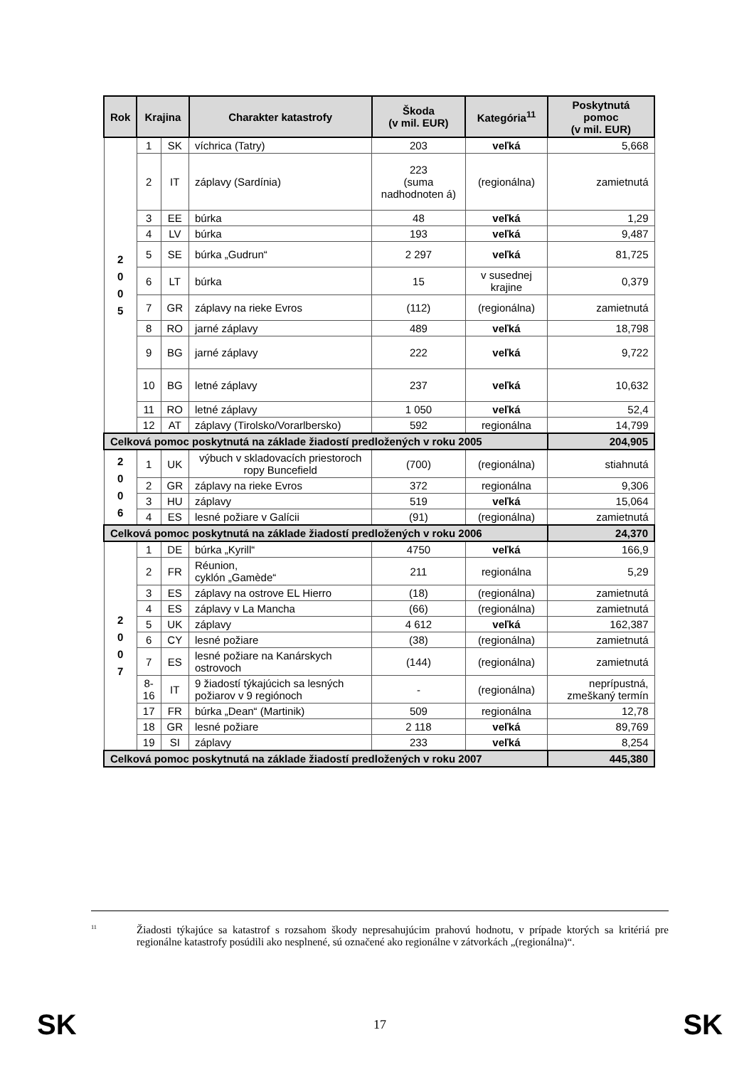| Rok | Krajina | | Charakter katastrofy | Škoda (v mil. EUR) | Kategória<sup>11</sup> | Poskytnutá pomoc (v mil. EUR) |
| --- | --- | --- | --- | --- | --- | --- |
| 2 0 0 5 | 1 | SK | víchrica (Tatry) | 203 | veľká | 5,668 |
| | 2 | IT | záplavy (Sardínia) | 223 (suma nadhodnoten á) | (regionálna) | zamietnutá |
| | 3 | EE | búrka | 48 | veľká | 1,29 |
| | 4 | LV | búrka | 193 | veľká | 9,487 |
| | 5 | SE | búrka „Gudrun“ | 2 297 | veľká | 81,725 |
| | 6 | LT | búrka | 15 | v susednej krajine | 0,379 |
| | 7 | GR | záplavy na rieke Evros | (112) | (regionálna) | zamietnutá |
| | 8 | RO | jarné záplavy | 489 | veľká | 18,798 |
| | 9 | BG | jarné záplavy | 222 | veľká | 9,722 |
| | 10 | BG | letné záplavy | 237 | veľká | 10,632 |
| | 11 | RO | letné záplavy | 1 050 | veľká | 52,4 |
| | 12 | AT | záplavy (Tirolsko/Vorarlbersko) | 592 | regionálna | 14,799 |
| Celková pomoc poskytnutá na základe žiadostí predložených v roku 2005 | | | | | | 204,905 |
| 2 0 0 6 | 1 | UK | výbuch v skladovacích priestoroch ropy Buncefield | (700) | (regionálna) | stiahnutá |
| | 2 | GR | záplavy na rieke Evros | 372 | regionálna | 9,306 |
| | 3 | HU | záplavy | 519 | veľká | 15,064 |
| | 4 | ES | lesné požiare v Galícii | (91) | (regionálna) | zamietnutá |
| Celková pomoc poskytnutá na základe žiadostí predložených v roku 2006 | | | | | | 24,370 |
| 2 0 0 7 | 1 | DE | búrka „Kyrill“ | 4750 | veľká | 166,9 |
| | 2 | FR | Réunion, cyklón „Gamède“ | 211 | regionálna | 5,29 |
| | 3 | ES | záplavy na ostrove EL Hierro | (18) | (regionálna) | zamietnutá |
| | 4 | ES | záplavy v La Mancha | (66) | (regionálna) | zamietnutá |
| | 5 | UK | záplavy | 4 612 | veľká | 162,387 |
| | 6 | CY | lesné požiare | (38) | (regionálna) | zamietnutá |
| | 7 | ES | lesné požiare na Kanárskych ostrovoch | (144) | (regionálna) | zamietnutá |
| | 8- 16 | IT | 9 žiadostí týkajúcich sa lesných požiarov v 9 regiónoch | - | (regionálna) | neprípustná, zmeškaný termín |
| | 17 | FR | búrka „Dean“ (Martinik) | 509 | regionálna | 12,78 |
| | 18 | GR | lesné požiare | 2 118 | veľká | 89,769 |
| | 19 | SI | záplavy | 233 | veľká | 8,254 |
| Celková pomoc poskytnutá na základe žiadostí predložených v roku 2007 | | | | | | 445,380 |
<sup>11</sup>
Žiadosti týkajúce sa katastrof s rozsahom škody nepresahujúcim prahovú hodnotu, v prípade ktorých sa kritériá pre regionálne katastrofy posúdili ako nesplnené, sú označené ako regionálne v zátvorkách „(regionálna)“.
SK 17 SK